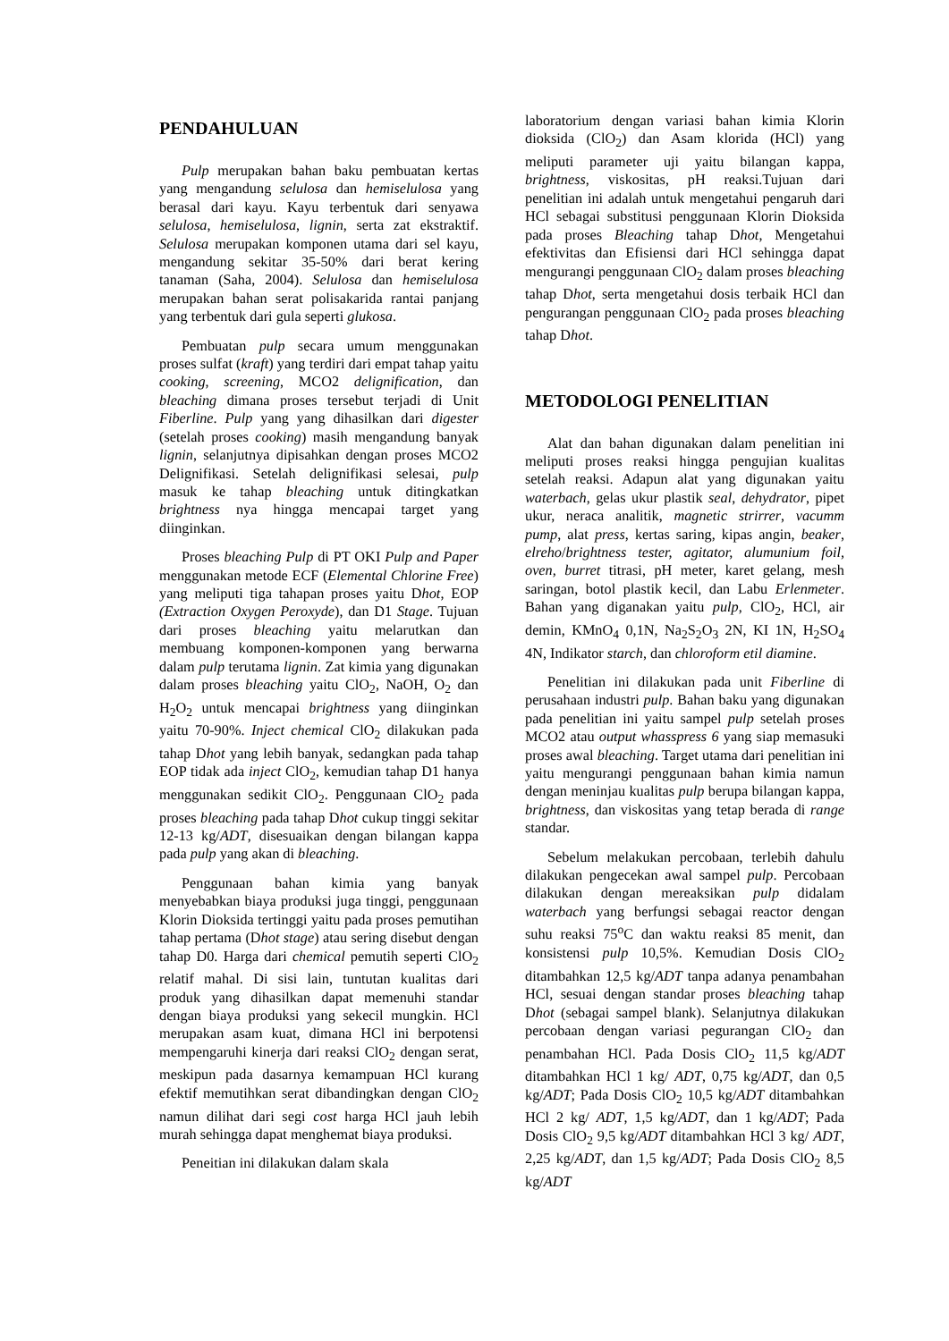PENDAHULUAN
Pulp merupakan bahan baku pembuatan kertas yang mengandung selulosa dan hemiselulosa yang berasal dari kayu. Kayu terbentuk dari senyawa selulosa, hemiselulosa, lignin, serta zat ekstraktif. Selulosa merupakan komponen utama dari sel kayu, mengandung sekitar 35-50% dari berat kering tanaman (Saha, 2004). Selulosa dan hemiselulosa merupakan bahan serat polisakarida rantai panjang yang terbentuk dari gula seperti glukosa.
Pembuatan pulp secara umum menggunakan proses sulfat (kraft) yang terdiri dari empat tahap yaitu cooking, screening, MCO2 delignification, dan bleaching dimana proses tersebut terjadi di Unit Fiberline. Pulp yang yang dihasilkan dari digester (setelah proses cooking) masih mengandung banyak lignin, selanjutnya dipisahkan dengan proses MCO2 Delignifikasi. Setelah delignifikasi selesai, pulp masuk ke tahap bleaching untuk ditingkatkan brightness nya hingga mencapai target yang diinginkan.
Proses bleaching Pulp di PT OKI Pulp and Paper menggunakan metode ECF (Elemental Chlorine Free) yang meliputi tiga tahapan proses yaitu Dhot, EOP (Extraction Oxygen Peroxyde), dan D1 Stage. Tujuan dari proses bleaching yaitu melarutkan dan membuang komponen-komponen yang berwarna dalam pulp terutama lignin. Zat kimia yang digunakan dalam proses bleaching yaitu ClO<sub>2</sub>, NaOH, O<sub>2</sub> dan H<sub>2</sub>O<sub>2</sub> untuk mencapai brightness yang diinginkan yaitu 70-90%. Inject chemical ClO<sub>2</sub> dilakukan pada tahap Dhot yang lebih banyak, sedangkan pada tahap EOP tidak ada inject ClO<sub>2</sub>, kemudian tahap D1 hanya menggunakan sedikit ClO<sub>2</sub>. Penggunaan ClO<sub>2</sub> pada proses bleaching pada tahap Dhot cukup tinggi sekitar 12-13 kg/ADT, disesuaikan dengan bilangan kappa pada pulp yang akan di bleaching.
Penggunaan bahan kimia yang banyak menyebabkan biaya produksi juga tinggi, penggunaan Klorin Dioksida tertinggi yaitu pada proses pemutihan tahap pertama (Dhot stage) atau sering disebut dengan tahap D0. Harga dari chemical pemutih seperti ClO<sub>2</sub> relatif mahal. Di sisi lain, tuntutan kualitas dari produk yang dihasilkan dapat memenuhi standar dengan biaya produksi yang sekecil mungkin. HCl merupakan asam kuat, dimana HCl ini berpotensi mempengaruhi kinerja dari reaksi ClO<sub>2</sub> dengan serat, meskipun pada dasarnya kemampuan HCl kurang efektif memutihkan serat dibandingkan dengan ClO<sub>2</sub> namun dilihat dari segi cost harga HCl jauh lebih murah sehingga dapat menghemat biaya produksi.
Peneitian ini dilakukan dalam skala
laboratorium dengan variasi bahan kimia Klorin dioksida (ClO<sub>2</sub>) dan Asam klorida (HCl) yang meliputi parameter uji yaitu bilangan kappa, brightness, viskositas, pH reaksi.Tujuan dari penelitian ini adalah untuk mengetahui pengaruh dari HCl sebagai substitusi penggunaan Klorin Dioksida pada proses Bleaching tahap Dhot, Mengetahui efektivitas dan Efisiensi dari HCl sehingga dapat mengurangi penggunaan ClO<sub>2</sub> dalam proses bleaching tahap Dhot, serta mengetahui dosis terbaik HCl dan pengurangan penggunaan ClO<sub>2</sub> pada proses bleaching tahap Dhot.
METODOLOGI PENELITIAN
Alat dan bahan digunakan dalam penelitian ini meliputi proses reaksi hingga pengujian kualitas setelah reaksi. Adapun alat yang digunakan yaitu waterbach, gelas ukur plastik seal, dehydrator, pipet ukur, neraca analitik, magnetic strirrer, vacumm pump, alat press, kertas saring, kipas angin, beaker, elreho/brightness tester, agitator, alumunium foil, oven, burret titrasi, pH meter, karet gelang, mesh saringan, botol plastik kecil, dan Labu Erlenmeter. Bahan yang diganakan yaitu pulp, ClO<sub>2</sub>, HCl, air demin, KMnO<sub>4</sub> 0,1N, Na<sub>2</sub>S<sub>2</sub>O<sub>3</sub> 2N, KI 1N, H<sub>2</sub>SO<sub>4</sub> 4N, Indikator starch, dan chloroform etil diamine.
Penelitian ini dilakukan pada unit Fiberline di perusahaan industri pulp. Bahan baku yang digunakan pada penelitian ini yaitu sampel pulp setelah proses MCO2 atau output whasspress 6 yang siap memasuki proses awal bleaching. Target utama dari penelitian ini yaitu mengurangi penggunaan bahan kimia namun dengan meninjau kualitas pulp berupa bilangan kappa, brightness, dan viskositas yang tetap berada di range standar.
Sebelum melakukan percobaan, terlebih dahulu dilakukan pengecekan awal sampel pulp. Percobaan dilakukan dengan mereaksikan pulp didalam waterbach yang berfungsi sebagai reactor dengan suhu reaksi 75<sup>o</sup>C dan waktu reaksi 85 menit, dan konsistensi pulp 10,5%. Kemudian Dosis ClO<sub>2</sub> ditambahkan 12,5 kg/ADT tanpa adanya penambahan HCl, sesuai dengan standar proses bleaching tahap Dhot (sebagai sampel blank). Selanjutnya dilakukan percobaan dengan variasi pegurangan ClO<sub>2</sub> dan penambahan HCl. Pada Dosis ClO<sub>2</sub> 11,5 kg/ADT ditambahkan HCl 1 kg/ ADT, 0,75 kg/ADT, dan 0,5 kg/ADT; Pada Dosis ClO<sub>2</sub> 10,5 kg/ADT ditambahkan HCl 2 kg/ ADT, 1,5 kg/ADT, dan 1 kg/ADT; Pada Dosis ClO<sub>2</sub> 9,5 kg/ADT ditambahkan HCl 3 kg/ ADT, 2,25 kg/ADT, dan 1,5 kg/ADT; Pada Dosis ClO<sub>2</sub> 8,5 kg/ADT